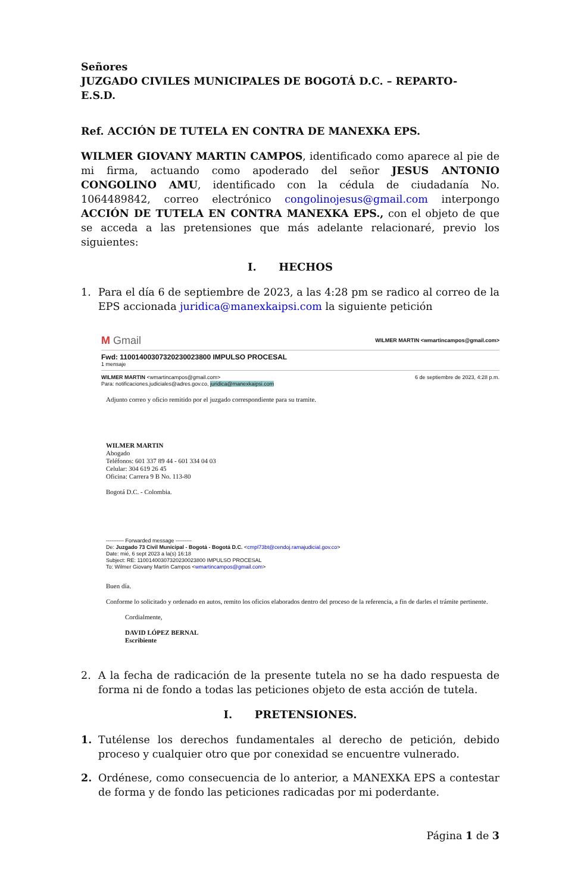Señores
JUZGADO CIVILES MUNICIPALES DE BOGOTÁ D.C. – REPARTO-
E.S.D.
Ref. ACCIÓN DE TUTELA EN CONTRA DE MANEXKA EPS.
WILMER GIOVANY MARTIN CAMPOS, identificado como aparece al pie de mi firma, actuando como apoderado del señor JESUS ANTONIO CONGOLINO AMU, identificado con la cédula de ciudadanía No. 1064489842, correo electrónico congolinojesus@gmail.com interpongo ACCIÓN DE TUTELA EN CONTRA MANEXKA EPS., con el objeto de que se acceda a las pretensiones que más adelante relacionaré, previo los siguientes:
I. HECHOS
1. Para el día 6 de septiembre de 2023, a las 4:28 pm se radico al correo de la EPS accionada juridica@manexkaipsi.com la siguiente petición
M Gmail WILMER MARTIN <wmartincampos@gmail.com>
Fwd: 11001400307320230023800 IMPULSO PROCESAL
1 mensaje
WILMER MARTIN <wmartincampos@gmail.com>
Para: notificaciones.judiciales@adres.gov.co, juridica@manexkaipsi.com 6 de septiembre de 2023, 4:28 p.m.
Adjunto correo y oficio remitido por el juzgado correspondiente para su tramite.
WILMER MARTIN
Abogado
Teléfonos: 601 337 89 44 - 601 334 04 03
Celular: 304 619 26 45
Oficina: Carrera 9 B No. 113-80
Bogotá D.C. - Colombia.
---------- Forwarded message ---------
De: Juzgado 73 Civil Municipal - Bogotá - Bogotá D.C. <cmpl73bt@cendoj.ramajudicial.gov.co>
Date: mié, 6 sept 2023 a la(s) 16:18
Subject: RE: 11001400307320230023800 IMPULSO PROCESAL
To: Wilmer Giovany Martín Campos <wmartincampos@gmail.com>
Buen día.
Conforme lo solicitado y ordenado en autos, remito los oficios elaborados dentro del proceso de la referencia, a fin de darles el trámite pertinente.
Cordialmente,
DAVID LÓPEZ BERNAL
Escribiente
2. A la fecha de radicación de la presente tutela no se ha dado respuesta de forma ni de fondo a todas las peticiones objeto de esta acción de tutela.
I. PRETENSIONES.
1. Tutélense los derechos fundamentales al derecho de petición, debido proceso y cualquier otro que por conexidad se encuentre vulnerado.
2. Ordénese, como consecuencia de lo anterior, a MANEXKA EPS a contestar de forma y de fondo las peticiones radicadas por mi poderdante.
Página 1 de 3